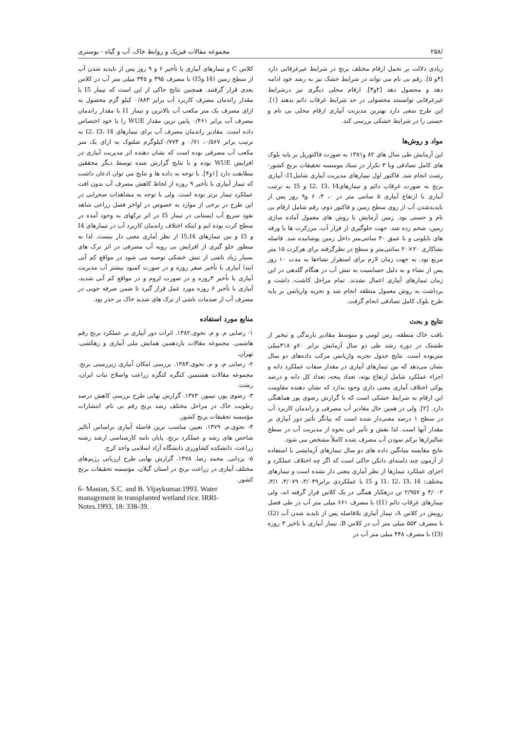/۲۵۸ مجموعه مقالات فیزیک و روابط خاک، آب و گیاه - پوستری
زیادی دلالت بر تحمل ارقام مختلف برنج در شرایط غیرغرقابی دارد [۴و ۵]. رقم بی نام می تواند در شرایط خشک نیز به رشد خود ادامه دهد و محصول دهد [۲و۳]. ارقام محلی دیگری نیز درشرایط غیرغرقابی توانستند محصولی در حد شرایط غرقاب دائم بدهند [۱]. این طرح سعی دارد بهترین مدیریت آبیاری ارقام محلی بی نام و حسنی را در شرایط خشکی بررسی کند.
مواد و روش‌ها
این آزمایش طی سال های ۸۲ و۱۳۸۱ به صورت فاکتوریل بر پایه بلوک های کامل تصادفی وبا ۳ تکرار در ستاد موسسه تحقیقات برنج کشور- رشت انجام شد. فاکتور اول تیمارهای مدیریت آبیاری شاملI1: آبیاری برنج به صورت غرقاب دائم و تیمارهایI2، I3، I4 و I5 به ترتیب آبیاری با ارتفاع آبیاری ۵ سانتی متر در ۰، ۳، ۶ و۹ روز پس از ناپدیدشدن آب از روی سطح زمین و فاکتور دوم، رقم شامل ارقام بی نام و حسنی بود. زمین آزمایش با روش های معمول آماده سازی زمین، شخم زده شد. جهت جلوگیری از فرار آب، مرزکرت ها با ورقه های نایلونی و تا عمق ۳۰ سانتی‌متر داخل زمین پوشانیده شد. فاصله نشاکاری ۲۰×۲۰ سانتی‌متر و سطح در نظرگرفته برای هرکرت ۱۵ متر مربع بود. به جهت زمان لازم برای استقرار نشاءها به مدت ۱۰ روز پس از نشاء و به دلیل حساسیت به تنش آب در هنگام گلدهی در این زمان تیمارهای آبیاری اعمال نشدند. تمام مراحل کاشت، داشت و برداشت به روش معمول منطقه انجام شد و تجزیه واریانس بر پایه طرح بلوک کامل تصادفی انجام گرفت.
نتایج و بحث
بافت خاک منطقه، رس لومی و متوسط مقادیر بارندگی و تبخیر از طشتک در دوره رشد طی دو سال آزمایش برابر ۷۰و ۳۱۸میلی متربوده است. نتایج جدول تجزیه واریانس مرکب داده‌های دو سال نشان می‌دهد که بین تیمارهای آبیاری در مقدار صفات عملکرد دانه و اجزاء عملکرد شامل ارتفاع بوته، تعداد پنجه، تعداد کل دانه و درصد پوکی اختلاف آماری معنی داری وجود ندارد که نشان دهنده مقاومت این ارقام به شرایط خشکی است که با گزارش رضوی پور هماهنگی دارد. [۲]. ولی در همین حال مقادیر آب مصرفی و راندمان کاربرد آب در سطح ۱ درصد معنی‌دار شده است که بیانگر تأثیر دور آبیاری بر مقدار آنها است. لذا نقش و تأثیر این نحوه از مدیریت آب در سطح شالیزارها برکم نمودن آب مصرف شده کاملاً مشخص می شود.
نتایج مقایسه میانگین داده های دو سال تیمارهای آزمایشی با استفاده از آزمون چند دامنه‌ای دانکن حاکی است که اگر چه اختلاف عملکرد و اجزای عملکرد تیمارها از نظر آماری معنی دار نشده است و تیمارهای مختلف: I1، I2، I3، I4 و I5 با عملکردی برابر۳/۰۴۹، ۳/۰۷۹، ۳/۱، ۳/۰۰۲ و ۲/۹۵۷ تن درهکتار همگی در یک کلاس قرار گرفته اند، ولی تیمارهای غرقاب دائم (I1) با مصرف ۶۶۱ میلی متر آب در طی فصل رویش در کلاس A، تیمار آبیاری بلافاصله پس از ناپدید شدن آب (I2) با مصرف ۵۵۳ میلی متر آب در کلاس B، تیمار آبیاری با تاخیر ۳ روزه (I3) با مصرف ۴۴۸ میلی متر آب در
کلاس C و تیمارهای آبیاری با تأخیر ۶ و ۹ روز پس از ناپدید شدن آب از سطح زمین (I4 وI5) با مصرف ۳۹۵ و ۳۴۵ میلی متر آب در کلاس بعدی قرار گرفتند. همچنین نتایج حاکی از این است که تیمار I5 با مقدار راندمان مصرف کاربرد آب برابر ۰/۸۸۳ کیلو گرم محصول به ازای مصرف یک متر مکعب آب بالاترین و تیمار I1 با مقدار راندمان مصرف آب برابر ۰/۴۶۱ پایین ترین مقدار WUE را با خود اختصاص داده است. مقادیر راندمان مصرف آب برای تیمارهای I2، I3، I4 به ترتیب برابر ۰/۵۶۷، ۰/۷۱ و ۰/۷۷۳کیلوگرم شلتوک به ازای یک متر مکعب آب مصرفی بوده است که نشان دهنده اثر مدیریت آبیاری در افزایش WUE بوده و با نتایج گزارش شده توسط دیگر محققین مطابقت دارد [۱و۴]. با توجه به داده ها و نتایج می توان اذعان داشت که تیمار آبیاری با تأخیر ۹ روزه از لحاظ کاهش مصرف آب بدون افت عملکرد تیمار برتر بوده است. ولی با توجه به مشاهدات صحرایی در این طرح در برخی از موارد به خصوص در اواخر فصل زراعی شاهد نفوذ سریع آب ایستابی در تیمار I5 در اثر ترکهای به وجود آمده در سطح کرت بوده ایم و اینکه اختلاف راندمان کاربرد آب در تیمارهای I4 و I5 و بین تیمارهای I5,I4 از نظر آماری معنی دار نیست. لذا به منظور جلو گیری از افزایش بی رویه آب مصرفی در اثر ترک های بسیار زیاد ناشی از تنش خشکی توصیه می شود در مواقع کم آبی ابتدا آبیاری با تأخیر صفر روزه و در صورت کمبود بیشتر آب مدیریت آبیاری با تأخیر ۳روزه و در صورت لزوم و در مواقع کم آبی شدید، آبیاری با تأخیر ۶ روزه مورد عمل قرار گیرد تا ضمن صرفه جویی در مصرف آب از صدمات ناشی از ترک های شدید خاک بر حذر بود.
منابع مورد استفاده
۱- رضایی م. و م. نحوی.۱۳۸۲. اثرات دور آبیاری بر عملکرد برنج رقم هاشمی. مجموعه مقالات یازدهمین همایش ملی آبیاری و زهکشی، تهران.
۲- رضایی م. و م. نحوی.۱۳۸۳. بررسی امکان آبیاری زیرزمینی برنج. مجموعه مقالات هشتمین کنگره کنگره زراعت واصلاح نبات ایران، رشت.
۳- رضوی پور، تیمور. ۱۳۷۳. گزارش نهایی طرح بررسی کاهش درصد رطوبت خاک در مراحل مختلف رشد برنج رقم بی نام. انتشارات مؤسسه تحقیقات برنج کشور.
۴- نحوی.م. ۱۳۷۹. تعیین مناسب ترین فاصله آبیاری براساس آنالیز شاخص های رشد و عملکرد برنج. پایان نامه کارشناسی ارشد رشته زراعت، دانشکده کشاورزی دانشگاه آزاد اسلامی واحد کرج.
۵- یزدانی. محمد رضا. ۱۳۷۸. گزارش نهایی طرح ارزیابی رژیم‌های مختلف آبیاری در زراعت برنج در استان گیلان. مؤسسه تحقیقات برنج کشور.
6- Mastan, S.C. and B. Vijaykumar.1993. Water management in transplanted wetland rice. IRRI-Notes.1993, 18: 338-39.